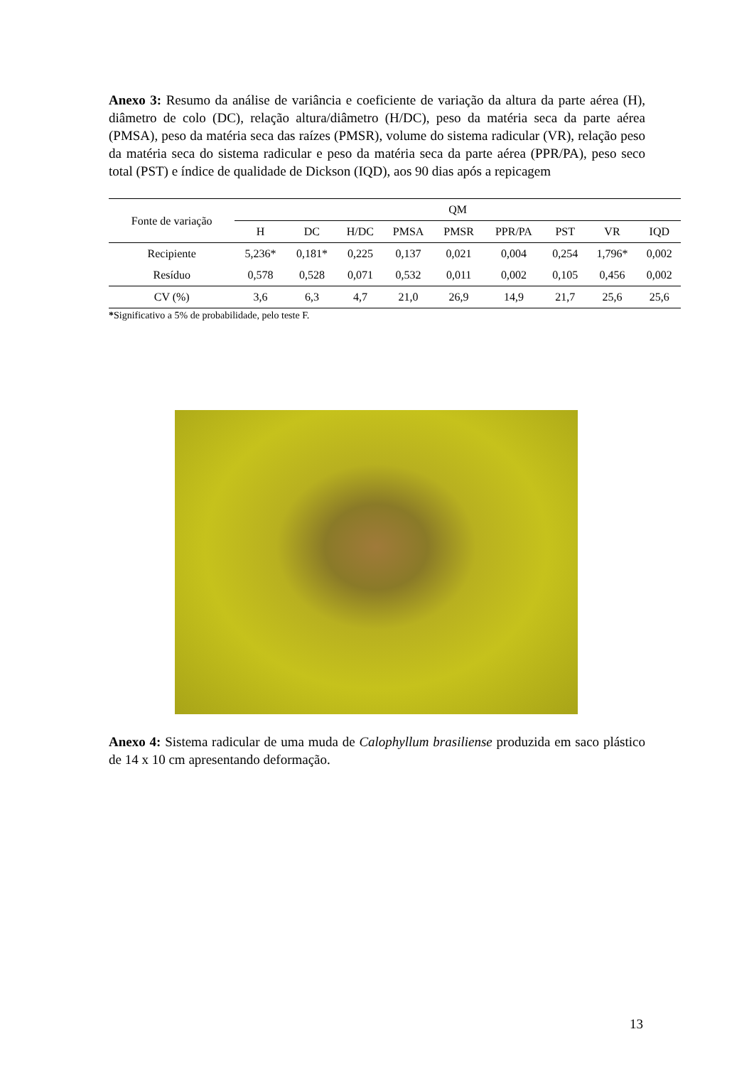Anexo 3: Resumo da análise de variância e coeficiente de variação da altura da parte aérea (H), diâmetro de colo (DC), relação altura/diâmetro (H/DC), peso da matéria seca da parte aérea (PMSA), peso da matéria seca das raízes (PMSR), volume do sistema radicular (VR), relação peso da matéria seca do sistema radicular e peso da matéria seca da parte aérea (PPR/PA), peso seco total (PST) e índice de qualidade de Dickson (IQD), aos 90 dias após a repicagem
| Fonte de variação | QM | | | | | | | | |
| --- | --- | --- | --- | --- | --- | --- | --- | --- | --- |
| | H | DC | H/DC | PMSA | PMSR | PPR/PA | PST | VR | IQD |
| Recipiente | 5,236* | 0,181* | 0,225 | 0,137 | 0,021 | 0,004 | 0,254 | 1,796* | 0,002 |
| Resíduo | 0,578 | 0,528 | 0,071 | 0,532 | 0,011 | 0,002 | 0,105 | 0,456 | 0,002 |
| CV (%) | 3,6 | 6,3 | 4,7 | 21,0 | 26,9 | 14,9 | 21,7 | 25,6 | 25,6 |
*Significativo a 5% de probabilidade, pelo teste F.
Anexo 4: Sistema radicular de uma muda de Calophyllum brasiliense produzida em saco plástico de 14 x 10 cm apresentando deformação.
13